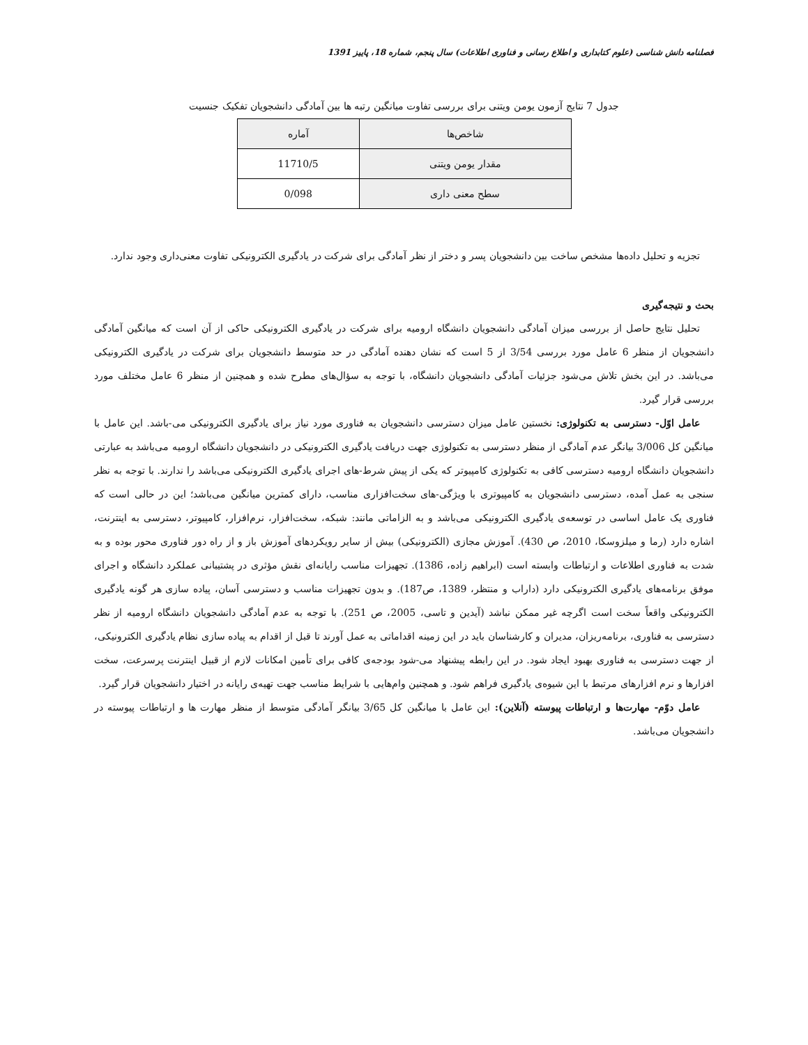فصلنامه دانش شناسی (علوم کتابداری و اطلاع رسانی و فناوری اطلاعات) سال پنجم، شماره 18، پاییز 1391
جدول 7 نتایج آزمون یومن ویتنی برای بررسی تفاوت میانگین رتبه ها بین آمادگی دانشجویان تفکیک جنسیت
| شاخص‌ها | آماره |
| --- | --- |
| مقدار یومن ویتنی | 11710/5 |
| سطح معنی داری | 0/098 |
تجزیه و تحلیل داده‌ها مشخص ساخت بین دانشجویان پسر و دختر از نظر آمادگی برای شرکت در یادگیری الکترونیکی تفاوت معنی‌داری وجود ندارد.
بحث و نتیجه‌گیری
تحلیل نتایج حاصل از بررسی میزان آمادگی دانشجویان دانشگاه ارومیه برای شرکت در یادگیری الکترونیکی حاکی از آن است که میانگین آمادگی دانشجویان از منظر 6 عامل مورد بررسی 3/54 از 5 است که نشان دهنده آمادگی در حد متوسط دانشجویان برای شرکت در یادگیری الکترونیکی می‌باشد. در این بخش تلاش می‌شود جزئیات آمادگی دانشجویان دانشگاه، با توجه به سؤال‌های مطرح شده و همچنین از منظر 6 عامل مختلف مورد بررسی قرار گیرد.
عامل اوّل- دسترسی به تکنولوژی: نخستین عامل میزان دسترسی دانشجویان به فناوری مورد نیاز برای یادگیری الکترونیکی می-باشد. این عامل با میانگین کل 3/006 بیانگر عدم آمادگی از منظر دسترسی به تکنولوژی جهت دریافت یادگیری الکترونیکی در دانشجویان دانشگاه ارومیه می‌باشد به عبارتی دانشجویان دانشگاه ارومیه دسترسی کافی به تکنولوژی کامپیوتر که یکی از پیش شرط-های اجرای یادگیری الکترونیکی می‌باشد را ندارند. با توجه به نظر سنجی به عمل آمده، دسترسی دانشجویان به کامپیوتری با ویژگی-های سخت‌افزاری مناسب، دارای کمترین میانگین می‌باشد؛ این در حالی است که فناوری یک عامل اساسی در توسعه‌ی یادگیری الکترونیکی می‌باشد و به الزاماتی مانند: شبکه، سخت‌افزار، نرم‌افزار، کامپیوتر، دسترسی به اینترنت، اشاره دارد (رما و میلزوسکا، 2010، ص 430). آموزش مجازی (الکترونیکی) بیش از سایر رویکردهای آموزش باز و از راه دور فناوری محور بوده و به شدت به فناوری اطلاعات و ارتباطات وابسته است (ابراهیم زاده، 1386). تجهیزات مناسب رایانه‌ای نقش مؤثری در پشتیبانی عملکرد دانشگاه و اجرای موفق برنامه‌های یادگیری الکترونیکی دارد (داراب و منتظر، 1389، ص187). و بدون تجهیزات مناسب و دسترسی آسان، پیاده سازی هر گونه یادگیری الکترونیکی واقعاً سخت است اگرچه غیر ممکن نباشد (آیدین و تاسی، 2005، ص 251). با توجه به عدم آمادگی دانشجویان دانشگاه ارومیه از نظر دسترسی به فناوری، برنامه‌ریزان، مدیران و کارشناسان باید در این زمینه اقداماتی به عمل آورند تا قبل از اقدام به پیاده سازی نظام یادگیری الکترونیکی، از جهت دسترسی به فناوری بهبود ایجاد شود. در این رابطه پیشنهاد می-شود بودجه‌ی کافی برای تأمین امکانات لازم از قبیل اینترنت پرسرعت، سخت افزارها و نرم افزارهای مرتبط با این شیوه‌ی یادگیری فراهم شود. و همچنین وام‌هایی با شرایط مناسب جهت تهیه‌ی رایانه در اختیار دانشجویان قرار گیرد.
عامل دوّم- مهارت‌ها و ارتباطات پیوسته (آنلاین): این عامل با میانگین کل 3/65 بیانگر آمادگی متوسط از منظر مهارت ها و ارتباطات پیوسته در دانشجویان می‌باشد.